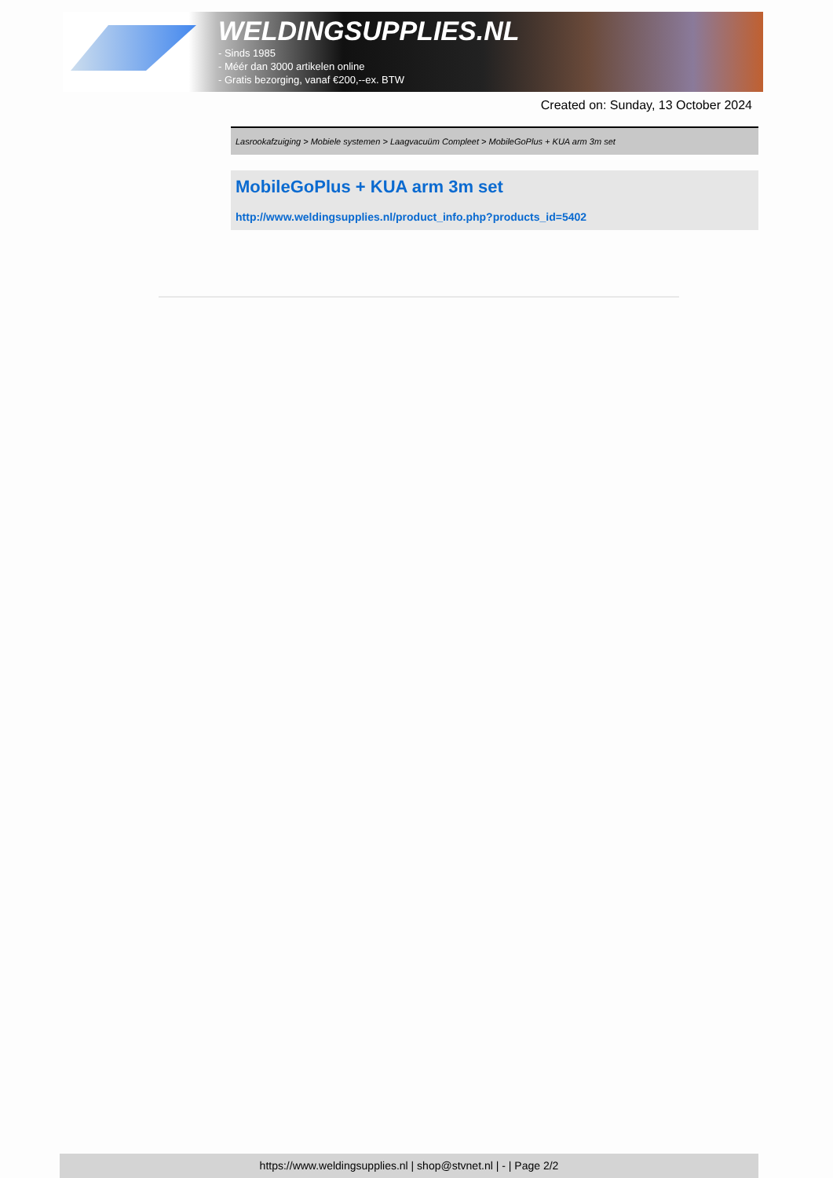WELDINGSUPPLIES.NL
- Sinds 1985
- Méér dan 3000 artikelen online
- Gratis bezorging, vanaf €200,--ex. BTW
Created on: Sunday, 13 October 2024
Lasrookafzuiging > Mobiele systemen > Laagvacuüm Compleet > MobileGoPlus + KUA arm 3m set
MobileGoPlus + KUA arm 3m set
http://www.weldingsupplies.nl/product_info.php?products_id=5402
https://www.weldingsupplies.nl | shop@stvnet.nl | - | Page 2/2